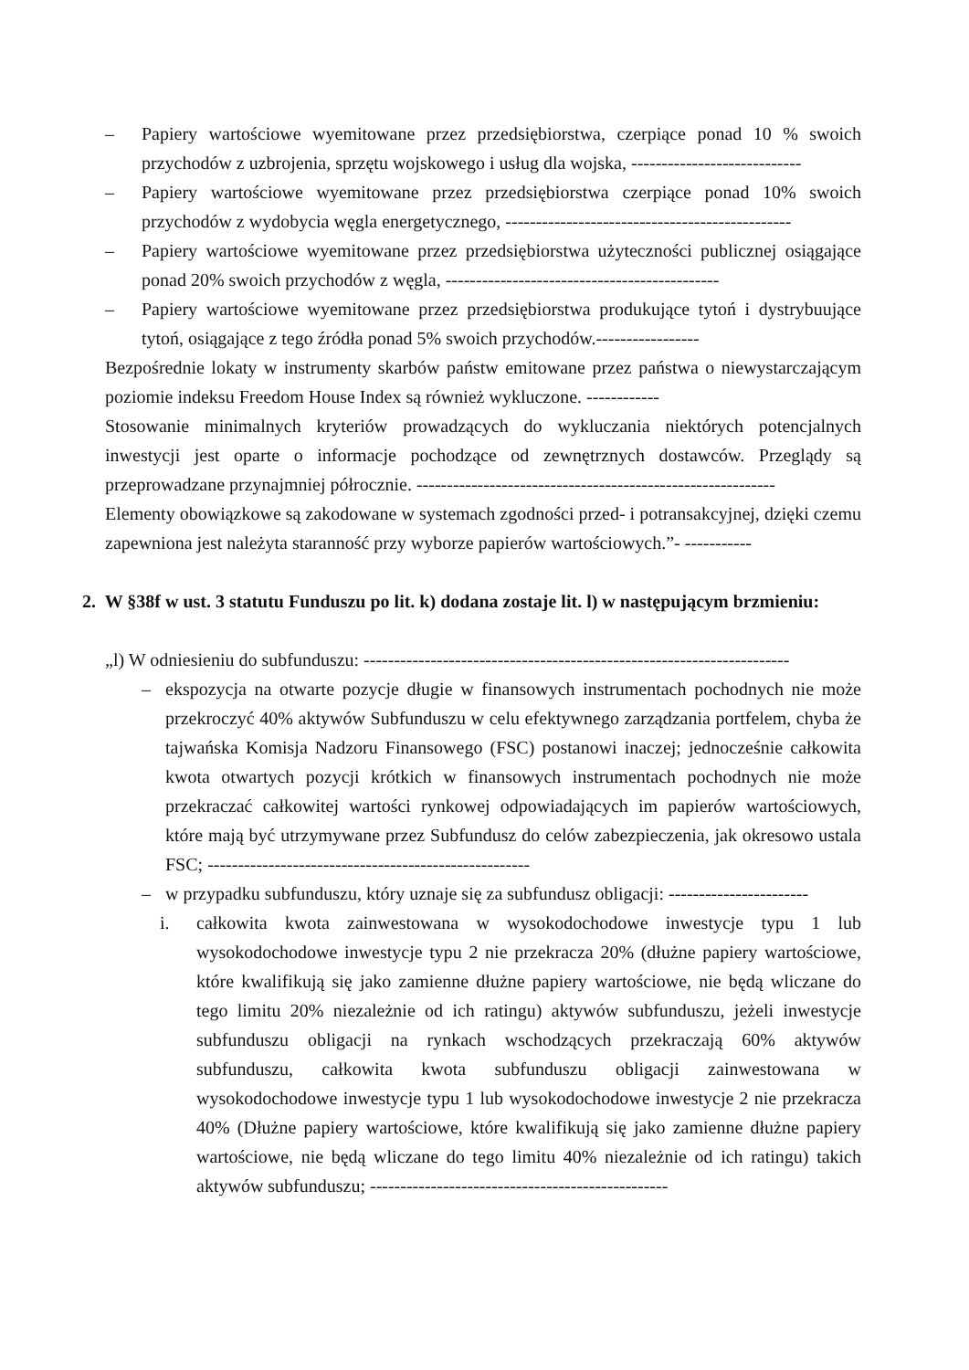– Papiery wartościowe wyemitowane przez przedsiębiorstwa, czerpiące ponad 10 % swoich przychodów z uzbrojenia, sprzętu wojskowego i usług dla wojska, ----------------------------
– Papiery wartościowe wyemitowane przez przedsiębiorstwa czerpiące ponad 10% swoich przychodów z wydobycia węgla energetycznego, -----------------------------------------------
– Papiery wartościowe wyemitowane przez przedsiębiorstwa użyteczności publicznej osiągające ponad 20% swoich przychodów z węgla, ---------------------------------------------
– Papiery wartościowe wyemitowane przez przedsiębiorstwa produkujące tytoń i dystrybuujące tytoń, osiągające z tego źródła ponad 5% swoich przychodów.-----------------
Bezpośrednie lokaty w instrumenty skarbów państw emitowane przez państwa o niewystarczającym poziomie indeksu Freedom House Index są również wykluczone. ------------
Stosowanie minimalnych kryteriów prowadzących do wykluczania niektórych potencjalnych inwestycji jest oparte o informacje pochodzące od zewnętrznych dostawców. Przeglądy są przeprowadzane przynajmniej półrocznie. -----------------------------------------------------------
Elementy obowiązkowe są zakodowane w systemach zgodności przed- i potransakcyjnej, dzięki czemu zapewniona jest należyta staranność przy wyborze papierów wartościowych.”- -----------
2. W §38f w ust. 3 statutu Funduszu po lit. k) dodana zostaje lit. l) w następującym brzmieniu:
„l) W odniesieniu do subfunduszu: ----------------------------------------------------------------------
– ekspozycja na otwarte pozycje długie w finansowych instrumentach pochodnych nie może przekroczyć 40% aktywów Subfunduszu w celu efektywnego zarządzania portfelem, chyba że tajwańska Komisja Nadzoru Finansowego (FSC) postanowi inaczej; jednocześnie całkowita kwota otwartych pozycji krótkich w finansowych instrumentach pochodnych nie może przekraczać całkowitej wartości rynkowej odpowiadających im papierów wartościowych, które mają być utrzymywane przez Subfundusz do celów zabezpieczenia, jak okresowo ustala FSC; -----------------------------------------------------
– w przypadku subfunduszu, który uznaje się za subfundusz obligacji: -----------------------
i. całkowita kwota zainwestowana w wysokodochodowe inwestycje typu 1 lub wysokodochodowe inwestycje typu 2 nie przekracza 20% (dłużne papiery wartościowe, które kwalifikują się jako zamienne dłużne papiery wartościowe, nie będą wliczane do tego limitu 20% niezależnie od ich ratingu) aktywów subfunduszu, jeżeli inwestycje subfunduszu obligacji na rynkach wschodzących przekraczają 60% aktywów subfunduszu, całkowita kwota subfunduszu obligacji zainwestowana w wysokodochodowe inwestycje typu 1 lub wysokodochodowe inwestycje 2 nie przekracza 40% (Dłużne papiery wartościowe, które kwalifikują się jako zamienne dłużne papiery wartościowe, nie będą wliczane do tego limitu 40% niezależnie od ich ratingu) takich aktywów subfunduszu; -------------------------------------------------